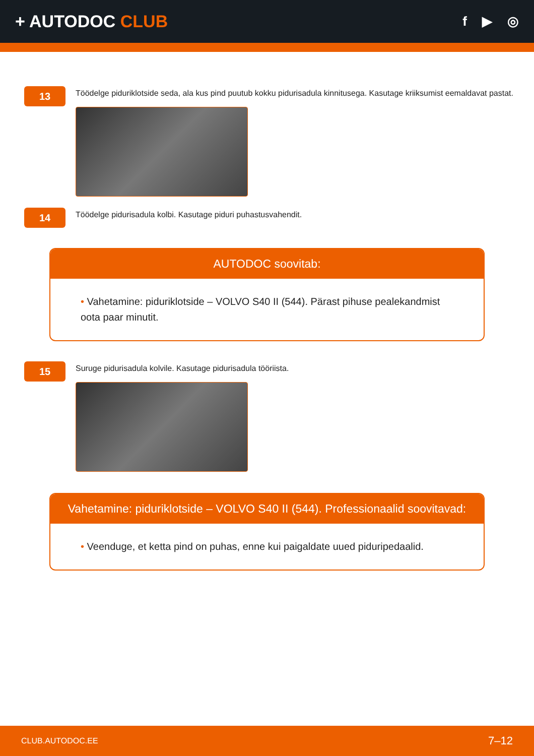+ AUTODOC CLUB
f ▶ ◎
13
Töödelge piduriklotside seda, ala kus pind puutub kokku pidurisadula kinnitusega. Kasutage kriiksumist eemaldavat pastat.
14
Töödelge pidurisadula kolbi. Kasutage piduri puhastusvahendit.
AUTODOC soovitab:
• Vahetamine: piduriklotside – VOLVO S40 II (544). Pärast pihuse pealekandmist oota paar minutit.
15
Suruge pidurisadula kolvile. Kasutage pidurisadula tööriista.
Vahetamine: piduriklotside – VOLVO S40 II (544). Professionaalid soovitavad:
• Veenduge, et ketta pind on puhas, enne kui paigaldate uued piduripedaalid.
CLUB.AUTODOC.EE 7–12